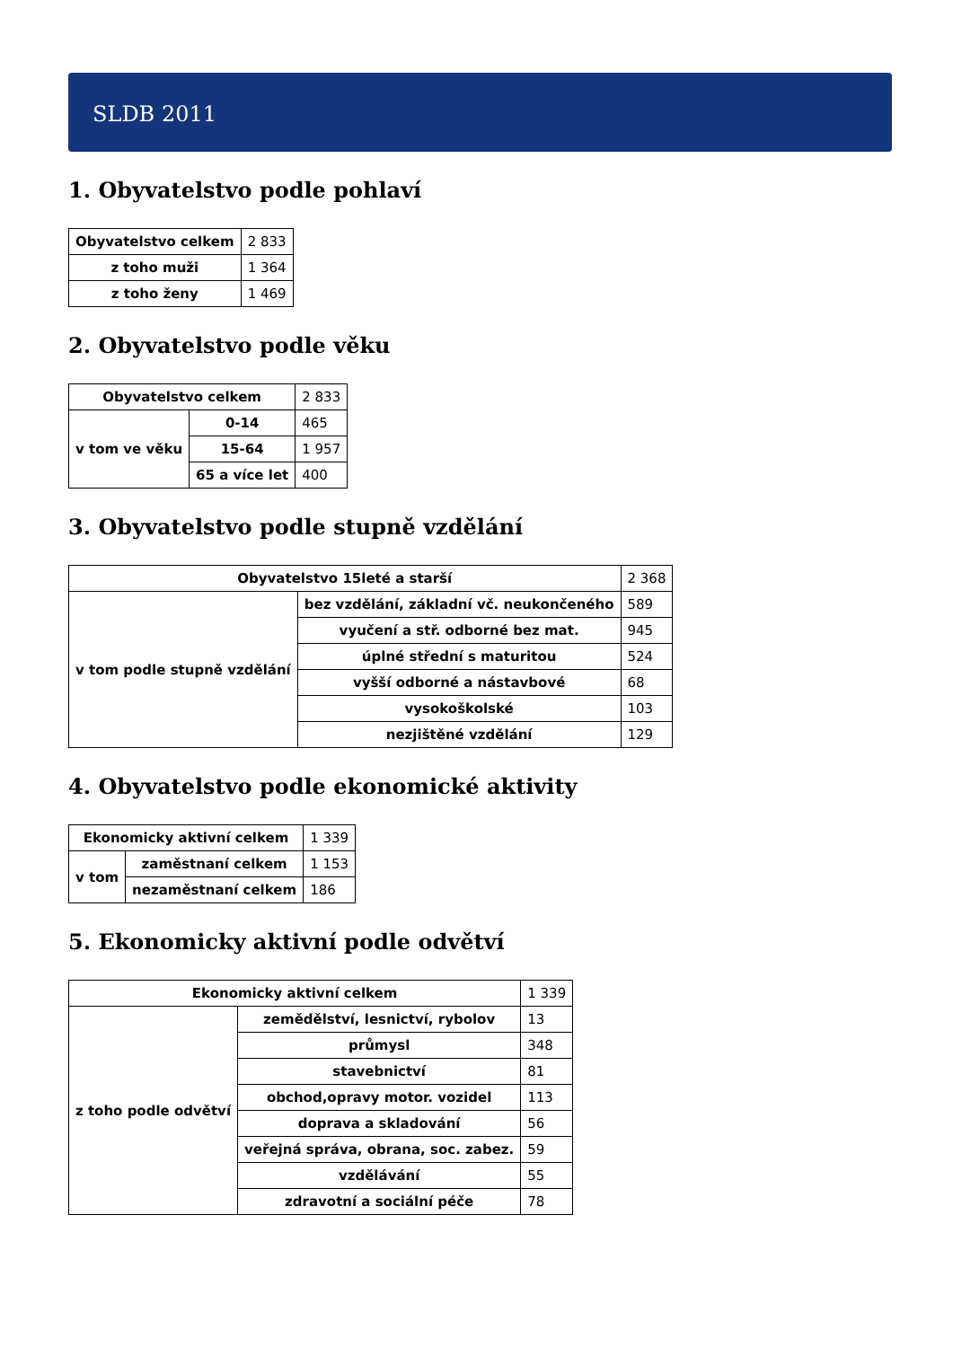SLDB 2011
1. Obyvatelstvo podle pohlaví
| Obyvatelstvo celkem | 2 833 |
| z toho muži | 1 364 |
| z toho ženy | 1 469 |
2. Obyvatelstvo podle věku
| Obyvatelstvo celkem | | 2 833 |
| v tom ve věku | 0-14 | 465 |
| | 15-64 | 1 957 |
| | 65 a více let | 400 |
3. Obyvatelstvo podle stupně vzdělání
| Obyvatelstvo 15leté a starší | | 2 368 |
| v tom podle stupně vzdělání | bez vzdělání, základní vč. neukončeného | 589 |
| | vyučení a stř. odborné bez mat. | 945 |
| | úplné střední s maturitou | 524 |
| | vyšší odborné a nástavbové | 68 |
| | vysokoškolské | 103 |
| | nezjištěné vzdělání | 129 |
4. Obyvatelstvo podle ekonomické aktivity
| Ekonomicky aktivní celkem | | 1 339 |
| v tom | zaměstnaní celkem | 1 153 |
| | nezaměstnaní celkem | 186 |
5. Ekonomicky aktivní podle odvětví
| Ekonomicky aktivní celkem | | 1 339 |
| z toho podle odvětví | zemědělství, lesnictví, rybolov | 13 |
| | průmysl | 348 |
| | stavebnictví | 81 |
| | obchod,opravy motor. vozidel | 113 |
| | doprava a skladování | 56 |
| | veřejná správa, obrana, soc. zabez. | 59 |
| | vzdělávání | 55 |
| | zdravotní a sociální péče | 78 |